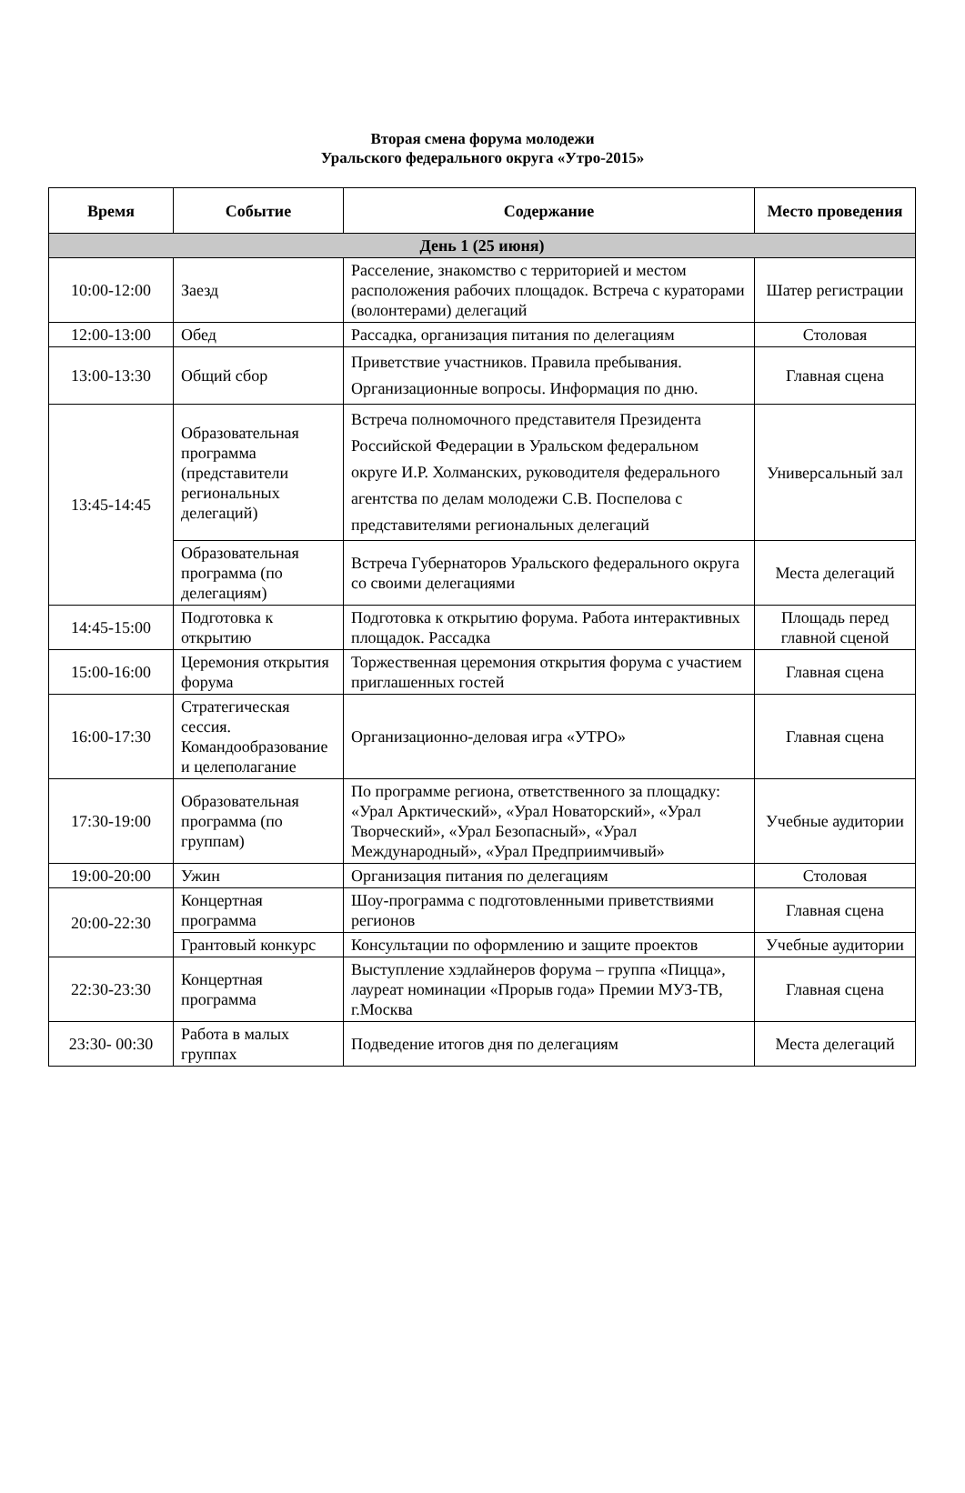Вторая смена форума молодежи
Уральского федерального округа «Утро-2015»
| Время | Событие | Содержание | Место проведения |
| --- | --- | --- | --- |
| День 1 (25 июня) | | | |
| 10:00-12:00 | Заезд | Расселение, знакомство с территорией и местом расположения рабочих площадок. Встреча с кураторами (волонтерами) делегаций | Шатер регистрации |
| 12:00-13:00 | Обед | Рассадка, организация питания по делегациям | Столовая |
| 13:00-13:30 | Общий сбор | Приветствие участников. Правила пребывания. Организационные вопросы. Информация по дню. | Главная сцена |
| 13:45-14:45 | Образовательная программа (представители региональных делегаций) | Встреча полномочного представителя Президента Российской Федерации в Уральском федеральном округе И.Р. Холманских, руководителя федерального агентства по делам молодежи С.В. Поспелова с представителями региональных делегаций | Универсальный зал |
| | Образовательная программа (по делегациям) | Встреча Губернаторов Уральского федерального округа со своими делегациями | Места делегаций |
| 14:45-15:00 | Подготовка к открытию | Подготовка к открытию форума. Работа интерактивных площадок. Рассадка | Площадь перед главной сценой |
| 15:00-16:00 | Церемония открытия форума | Торжественная церемония открытия форума с участием приглашенных гостей | Главная сцена |
| 16:00-17:30 | Стратегическая сессия. Командообразование и целеполагание | Организационно-деловая игра «УТРО» | Главная сцена |
| 17:30-19:00 | Образовательная программа (по группам) | По программе региона, ответственного за площадку: «Урал Арктический», «Урал Новаторский», «Урал Творческий», «Урал Безопасный», «Урал Международный», «Урал Предприимчивый» | Учебные аудитории |
| 19:00-20:00 | Ужин | Организация питания по делегациям | Столовая |
| 20:00-22:30 | Концертная программа | Шоу-программа с подготовленными приветствиями регионов | Главная сцена |
| | Грантовый конкурс | Консультации по оформлению и защите проектов | Учебные аудитории |
| 22:30-23:30 | Концертная программа | Выступление хэдлайнеров форума – группа «Пицца», лауреат номинации «Прорыв года» Премии МУЗ-ТВ, г.Москва | Главная сцена |
| 23:30- 00:30 | Работа в малых группах | Подведение итогов дня по делегациям | Места делегаций |